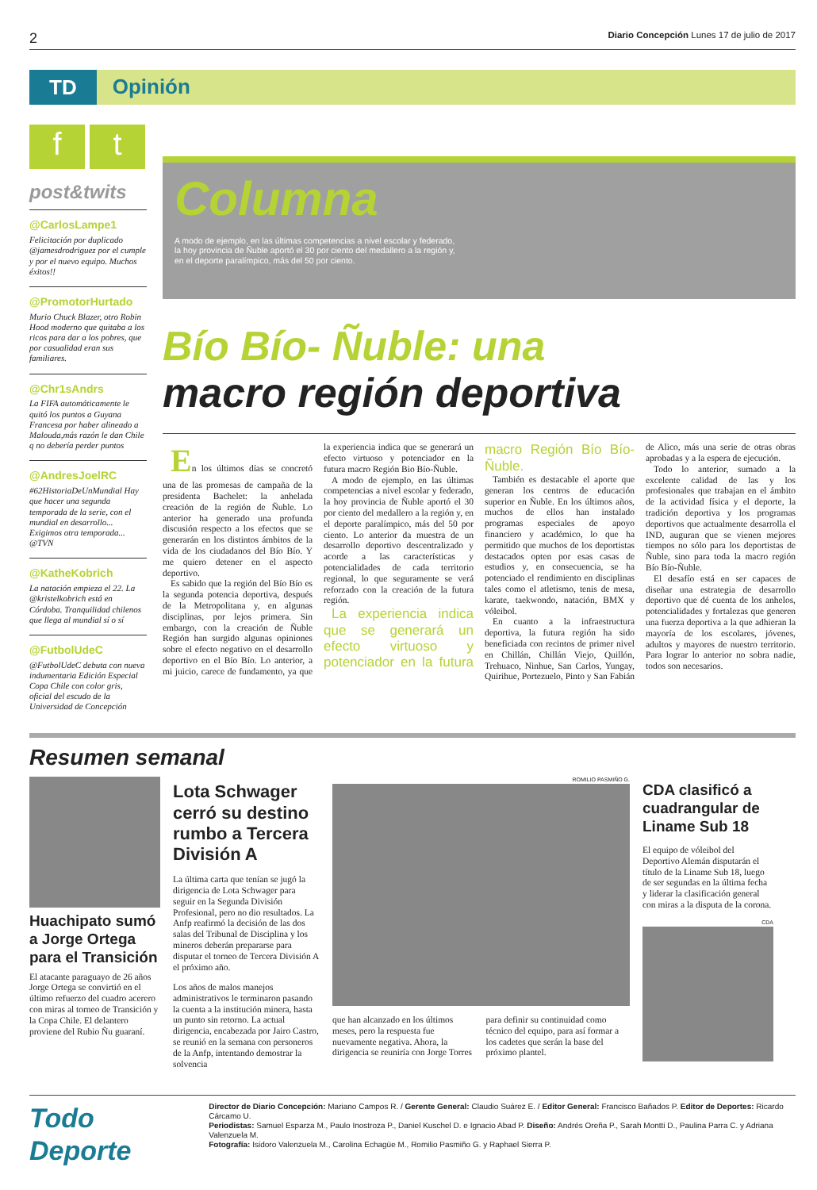2 Diario Concepción Lunes 17 de julio de 2017
TD Opinión
f t
post&twits
@CarlosLampe1
Felicitación por duplicado @jamesdrodriguez por el cumple y por el nuevo equipo. Muchos éxitos!!
@PromotorHurtado
Murio Chuck Blazer, otro Robin Hood moderno que quitaba a los ricos para dar a los pobres, que por casualidad eran sus familiares.
@Chr1sAndrs
La FIFA automáticamente le quitó los puntos a Guyana Francesa por haber alineado a Malouda,más razón le dan Chile q no debería perder puntos
@AndresJoelRC
#62HistoriaDeUnMundial Hay que hacer una segunda temporada de la serie, con el mundial en desarrollo... Exigimos otra temporada... @TVN
@KatheKobrich
La natación empieza el 22. La @kristelkobrich está en Córdoba. Tranquilidad chilenos que llega al mundial sí o sí
@FutbolUdeC
@FutbolUdeC debuta con nueva indumentaria Edición Especial Copa Chile con color gris, oficial del escudo de la Universidad de Concepción
Columna
A modo de ejemplo, en las últimas competencias a nivel escolar y federado, la hoy provincia de Ñuble aportó el 30 por ciento del medallero a la región y, en el deporte paralímpico, más del 50 por ciento.
Bío Bío- Ñuble: una
macro región deportiva
En los últimos días se concretó una de las promesas de campaña de la presidenta Bachelet: la anhelada creación de la región de Ñuble. Lo anterior ha generado una profunda discusión respecto a los efectos que se generarán en los distintos ámbitos de la vida de los ciudadanos del Bío Bío. Y me quiero detener en el aspecto deportivo.
Es sabido que la región del Bío Bío es la segunda potencia deportiva, después de la Metropolitana y, en algunas disciplinas, por lejos primera. Sin embargo, con la creación de Ñuble Región han surgido algunas opiniones sobre el efecto negativo en el desarrollo deportivo en el Bío Bío. Lo anterior, a mi juicio, carece de fundamento, ya que la experiencia indica que se generará un efecto virtuoso y potenciador en la futura macro Región Bio Bío-Ñuble.
A modo de ejemplo, en las últimas competencias a nivel escolar y federado, la hoy provincia de Ñuble aportó el 30 por ciento del medallero a la región y, en el deporte paralímpico, más del 50 por ciento. Lo anterior da muestra de un desarrollo deportivo descentralizado y acorde a las características y potencialidades de cada territorio regional, lo que seguramente se verá reforzado con la creación de la futura región.
La experiencia indica que se generará un efecto virtuoso y potenciador en la futura macro Región Bío Bío- Ñuble.
También es destacable el aporte que generan los centros de educación superior en Ñuble. En los últimos años, muchos de ellos han instalado programas especiales de apoyo financiero y académico, lo que ha permitido que muchos de los deportistas destacados opten por esas casas de estudios y, en consecuencia, se ha potenciado el rendimiento en disciplinas tales como el atletismo, tenis de mesa, karate, taekwondo, natación, BMX y vóleibol.
En cuanto a la infraestructura deportiva, la futura región ha sido beneficiada con recintos de primer nivel en Chillán, Chillán Viejo, Quillón, Trehuaco, Ninhue, San Carlos, Yungay, Quirihue, Portezuelo, Pinto y San Fabián de Alico, más una serie de otras obras aprobadas y a la espera de ejecución.
Todo lo anterior, sumado a la excelente calidad de las y los profesionales que trabajan en el ámbito de la actividad física y el deporte, la tradición deportiva y los programas deportivos que actualmente desarrolla el IND, auguran que se vienen mejores tiempos no sólo para los deportistas de Ñuble, sino para toda la macro región Bío Bío-Ñuble.
El desafío está en ser capaces de diseñar una estrategia de desarrollo deportivo que dé cuenta de los anhelos, potencialidades y fortalezas que generen una fuerza deportiva a la que adhieran la mayoría de los escolares, jóvenes, adultos y mayores de nuestro territorio. Para lograr lo anterior no sobra nadie, todos son necesarios.
Resumen semanal
Huachipato sumó a Jorge Ortega para el Transición
El atacante paraguayo de 26 años Jorge Ortega se convirtió en el último refuerzo del cuadro acerero con miras al torneo de Transición y la Copa Chile. El delantero proviene del Rubio Ñu guaraní.
Lota Schwager cerró su destino rumbo a Tercera División A
La última carta que tenían se jugó la dirigencia de Lota Schwager para seguir en la Segunda División Profesional, pero no dio resultados. La Anfp reafirmó la decisión de las dos salas del Tribunal de Disciplina y los mineros deberán prepararse para disputar el torneo de Tercera División A el próximo año.
Los años de malos manejos administrativos le terminaron pasando la cuenta a la institución minera, hasta un punto sin retorno. La actual dirigencia, encabezada por Jairo Castro, se reunió en la semana con personeros de la Anfp, intentando demostrar la solvencia
ROMILIO PASMIÑO G.
que han alcanzado en los últimos meses, pero la respuesta fue nuevamente negativa. Ahora, la dirigencia se reuniría con Jorge Torres para definir su continuidad como técnico del equipo, para así formar a los cadetes que serán la base del próximo plantel.
CDA clasificó a cuadrangular de Liname Sub 18
El equipo de vóleibol del Deportivo Alemán disputarán el título de la Liname Sub 18, luego de ser segundas en la última fecha y liderar la clasificación general con miras a la disputa de la corona.
CDA
Todo Deporte
Director de Diario Concepción: Mariano Campos R. / Gerente General: Claudio Suárez E. / Editor General: Francisco Bañados P. Editor de Deportes: Ricardo Cárcamo U.
Periodistas: Samuel Esparza M., Paulo Inostroza P., Daniel Kuschel D. e Ignacio Abad P. Diseño: Andrés Oreña P., Sarah Montti D., Paulina Parra C. y Adriana Valenzuela M.
Fotografía: Isidoro Valenzuela M., Carolina Echagüe M., Romilio Pasmiño G. y Raphael Sierra P.